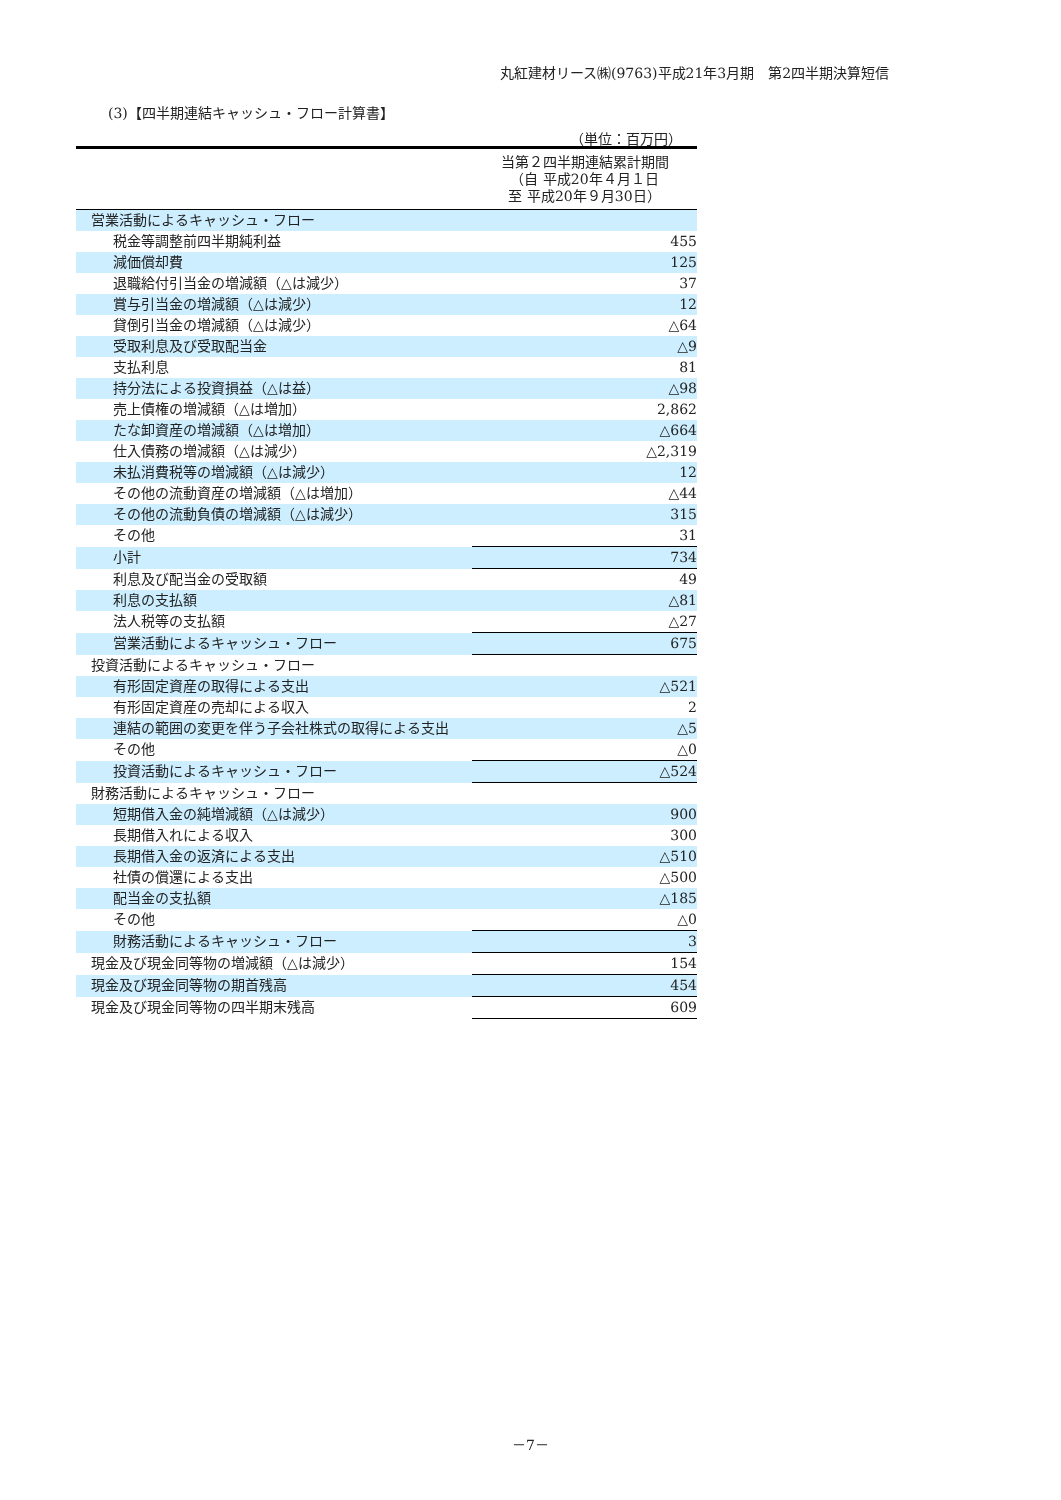丸紅建材リース㈱(9763)平成21年3月期　第2四半期決算短信
(3)【四半期連結キャッシュ・フロー計算書】
（単位：百万円）
| | 当第２四半期連結累計期間 （自 平成20年４月１日 至 平成20年９月30日） |
| 営業活動によるキャッシュ・フロー | |
| 税金等調整前四半期純利益 | 455 |
| 減価償却費 | 125 |
| 退職給付引当金の増減額（△は減少） | 37 |
| 賞与引当金の増減額（△は減少） | 12 |
| 貸倒引当金の増減額（△は減少） | △64 |
| 受取利息及び受取配当金 | △9 |
| 支払利息 | 81 |
| 持分法による投資損益（△は益） | △98 |
| 売上債権の増減額（△は増加） | 2,862 |
| たな卸資産の増減額（△は増加） | △664 |
| 仕入債務の増減額（△は減少） | △2,319 |
| 未払消費税等の増減額（△は減少） | 12 |
| その他の流動資産の増減額（△は増加） | △44 |
| その他の流動負債の増減額（△は減少） | 315 |
| その他 | 31 |
| 小計 | 734 |
| 利息及び配当金の受取額 | 49 |
| 利息の支払額 | △81 |
| 法人税等の支払額 | △27 |
| 営業活動によるキャッシュ・フロー | 675 |
| 投資活動によるキャッシュ・フロー | |
| 有形固定資産の取得による支出 | △521 |
| 有形固定資産の売却による収入 | 2 |
| 連結の範囲の変更を伴う子会社株式の取得による支出 | △5 |
| その他 | △0 |
| 投資活動によるキャッシュ・フロー | △524 |
| 財務活動によるキャッシュ・フロー | |
| 短期借入金の純増減額（△は減少） | 900 |
| 長期借入れによる収入 | 300 |
| 長期借入金の返済による支出 | △510 |
| 社債の償還による支出 | △500 |
| 配当金の支払額 | △185 |
| その他 | △0 |
| 財務活動によるキャッシュ・フロー | 3 |
| 現金及び現金同等物の増減額（△は減少） | 154 |
| 現金及び現金同等物の期首残高 | 454 |
| 現金及び現金同等物の四半期末残高 | 609 |
－7－